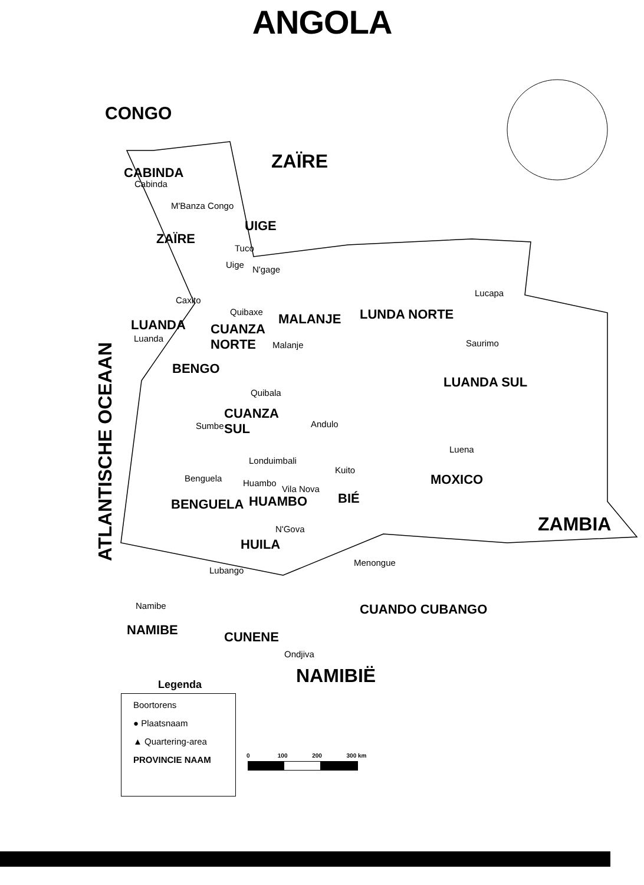ANGOLA
CONGO
ZAÏRE
CABINDA
Cabinda
M'Banza Congo
UIGE
ZAÏRE
Tuco
Uige N'gage
Caxito
Quibaxe MALANJE LUNDA NORTE
Lucapa
LUANDA
Luanda
CUANZA
NORTE
Malanje Saurimo
BENGO
LUANDA SUL
Quibala
CUANZA
SUL
Sumbe Andulo
Luena
Londuimbali
Kuito
Benguela MOXICO
Huambo
Vila Nova
BENGUELA HUAMBO BIÉ
ZAMBIA
N'Gova
HUILA
Menongue
Lubango
Namibe CUANDO CUBANGO
NAMIBE CUNENE
Ondjiva
ATLANTISCHE OCEAAN
NAMIBIË
Legenda
Boortorens
● Plaatsnaam
▲ Quartering-area
PROVINCIE NAAM
0 100 200 300 km